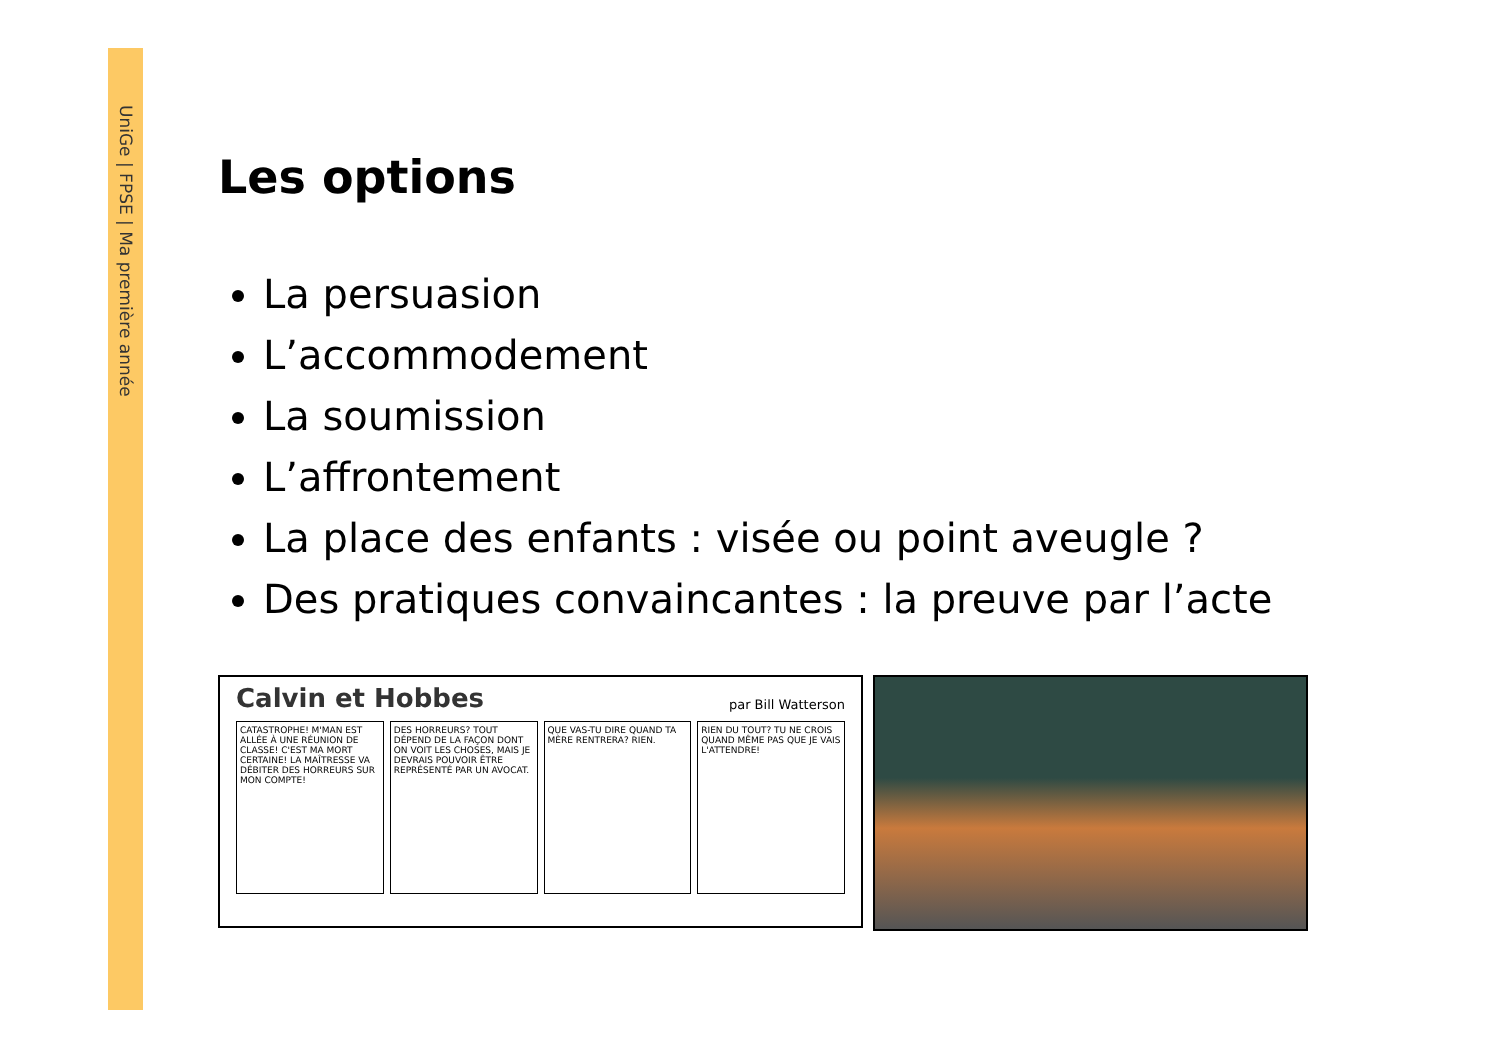UniGe | FPSE | Ma première année
Les options
La persuasion
L’accommodement
La soumission
L’affrontement
La place des enfants : visée ou point aveugle ?
Des pratiques convaincantes : la preuve par l’acte
par Bill Watterson Calvin et Hobbes
CATASTROPHE! M'MAN EST ALLÉE À UNE RÉUNION DE CLASSE! C'EST MA MORT CERTAINE! LA MAÎTRESSE VA DÉBITER DES HORREURS SUR MON COMPTE!
DES HORREURS? TOUT DÉPEND DE LA FAÇON DONT ON VOIT LES CHOSES, MAIS JE DEVRAIS POUVOIR ÊTRE REPRÉSENTÉ PAR UN AVOCAT.
QUE VAS-TU DIRE QUAND TA MÈRE RENTRERA? RIEN.
RIEN DU TOUT? TU NE CROIS QUAND MÊME PAS QUE JE VAIS L'ATTENDRE!